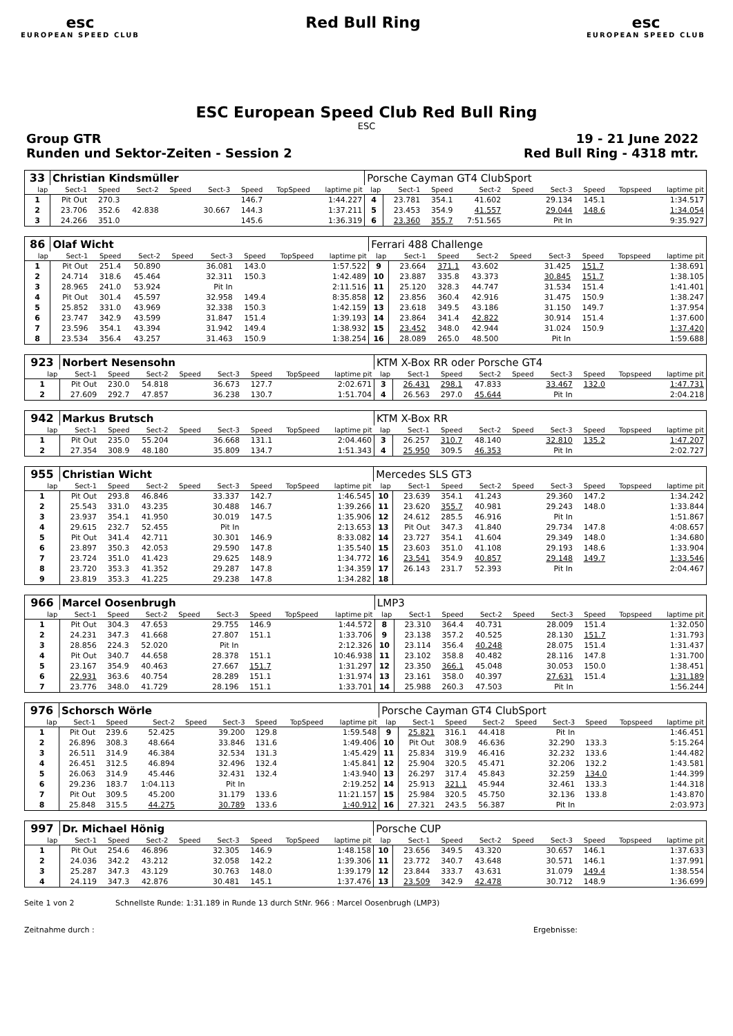esc
EUROPEAN SPEED CLUB
Red Bull Ring esc
EUROPEAN SPEED CLUB
ESC European Speed Club Red Bull Ring
ESC
Group GTR 19 - 21 June 2022
Runden und Sektor-Zeiten - Session 2 Red Bull Ring - 4318 mtr.
| 33 | Christian Kindsmüller | | | | | | | | Porsche Cayman GT4 ClubSport | | | | | | | | |
| lap | Sect-1 | Speed | Sect-2 | Speed | Sect-3 | Speed | TopSpeed | laptime pit | lap | Sect-1 | Speed | Sect-2 | Speed | Sect-3 | Speed | Topspeed | laptime pit |
| 1 | Pit Out | 270.3 | | | | 146.7 | | 1:44.227 | 4 | 23.781 | 354.1 | 41.602 | | 29.134 | 145.1 | | 1:34.517 |
| 2 | 23.706 | 352.6 | 42.838 | | 30.667 | 144.3 | | 1:37.211 | 5 | 23.453 | 354.9 | 41.557 | | 29.044 | 148.6 | | 1:34.054 |
| 3 | 24.266 | 351.0 | | | | 145.6 | | 1:36.319 | 6 | 23.360 | 355.7 | 7:51.565 | | Pit In | | | 9:35.927 |
| 86 | Olaf Wicht | | | | | | | | Ferrari 488 Challenge | | | | | | | | |
| lap | Sect-1 | Speed | Sect-2 | Speed | Sect-3 | Speed | TopSpeed | laptime pit | lap | Sect-1 | Speed | Sect-2 | Speed | Sect-3 | Speed | Topspeed | laptime pit |
| 1 | Pit Out | 251.4 | 50.890 | | 36.081 | 143.0 | | 1:57.522 | 9 | 23.664 | 371.1 | 43.602 | | 31.425 | 151.7 | | 1:38.691 |
| 2 | 24.714 | 318.6 | 45.464 | | 32.311 | 150.3 | | 1:42.489 | 10 | 23.887 | 335.8 | 43.373 | | 30.845 | 151.7 | | 1:38.105 |
| 3 | 28.965 | 241.0 | 53.924 | | Pit In | | | 2:11.516 | 11 | 25.120 | 328.3 | 44.747 | | 31.534 | 151.4 | | 1:41.401 |
| 4 | Pit Out | 301.4 | 45.597 | | 32.958 | 149.4 | | 8:35.858 | 12 | 23.856 | 360.4 | 42.916 | | 31.475 | 150.9 | | 1:38.247 |
| 5 | 25.852 | 331.0 | 43.969 | | 32.338 | 150.3 | | 1:42.159 | 13 | 23.618 | 349.5 | 43.186 | | 31.150 | 149.7 | | 1:37.954 |
| 6 | 23.747 | 342.9 | 43.599 | | 31.847 | 151.4 | | 1:39.193 | 14 | 23.864 | 341.4 | 42.822 | | 30.914 | 151.4 | | 1:37.600 |
| 7 | 23.596 | 354.1 | 43.394 | | 31.942 | 149.4 | | 1:38.932 | 15 | 23.452 | 348.0 | 42.944 | | 31.024 | 150.9 | | 1:37.420 |
| 8 | 23.534 | 356.4 | 43.257 | | 31.463 | 150.9 | | 1:38.254 | 16 | 28.089 | 265.0 | 48.500 | | Pit In | | | 1:59.688 |
| 923 | Norbert Nesensohn | | | | | | | | KTM X-Box RR oder Porsche GT4 | | | | | | | | |
| lap | Sect-1 | Speed | Sect-2 | Speed | Sect-3 | Speed | TopSpeed | laptime pit | lap | Sect-1 | Speed | Sect-2 | Speed | Sect-3 | Speed | Topspeed | laptime pit |
| 1 | Pit Out | 230.0 | 54.818 | | 36.673 | 127.7 | | 2:02.671 | 3 | 26.431 | 298.1 | 47.833 | | 33.467 | 132.0 | | 1:47.731 |
| 2 | 27.609 | 292.7 | 47.857 | | 36.238 | 130.7 | | 1:51.704 | 4 | 26.563 | 297.0 | 45.644 | | Pit In | | | 2:04.218 |
| 942 | Markus Brutsch | | | | | | | | KTM X-Box RR | | | | | | | | |
| lap | Sect-1 | Speed | Sect-2 | Speed | Sect-3 | Speed | TopSpeed | laptime pit | lap | Sect-1 | Speed | Sect-2 | Speed | Sect-3 | Speed | Topspeed | laptime pit |
| 1 | Pit Out | 235.0 | 55.204 | | 36.668 | 131.1 | | 2:04.460 | 3 | 26.257 | 310.7 | 48.140 | | 32.810 | 135.2 | | 1:47.207 |
| 2 | 27.354 | 308.9 | 48.180 | | 35.809 | 134.7 | | 1:51.343 | 4 | 25.950 | 309.5 | 46.353 | | Pit In | | | 2:02.727 |
| 955 | Christian Wicht | | | | | | | | Mercedes SLS GT3 | | | | | | | | |
| lap | Sect-1 | Speed | Sect-2 | Speed | Sect-3 | Speed | TopSpeed | laptime pit | lap | Sect-1 | Speed | Sect-2 | Speed | Sect-3 | Speed | Topspeed | laptime pit |
| 1 | Pit Out | 293.8 | 46.846 | | 33.337 | 142.7 | | 1:46.545 | 10 | 23.639 | 354.1 | 41.243 | | 29.360 | 147.2 | | 1:34.242 |
| 2 | 25.543 | 331.0 | 43.235 | | 30.488 | 146.7 | | 1:39.266 | 11 | 23.620 | 355.7 | 40.981 | | 29.243 | 148.0 | | 1:33.844 |
| 3 | 23.937 | 354.1 | 41.950 | | 30.019 | 147.5 | | 1:35.906 | 12 | 24.612 | 285.5 | 46.916 | | Pit In | | | 1:51.867 |
| 4 | 29.615 | 232.7 | 52.455 | | Pit In | | | 2:13.653 | 13 | Pit Out | 347.3 | 41.840 | | 29.734 | 147.8 | | 4:08.657 |
| 5 | Pit Out | 341.4 | 42.711 | | 30.301 | 146.9 | | 8:33.082 | 14 | 23.727 | 354.1 | 41.604 | | 29.349 | 148.0 | | 1:34.680 |
| 6 | 23.897 | 350.3 | 42.053 | | 29.590 | 147.8 | | 1:35.540 | 15 | 23.603 | 351.0 | 41.108 | | 29.193 | 148.6 | | 1:33.904 |
| 7 | 23.724 | 351.0 | 41.423 | | 29.625 | 148.9 | | 1:34.772 | 16 | 23.541 | 354.9 | 40.857 | | 29.148 | 149.7 | | 1:33.546 |
| 8 | 23.720 | 353.3 | 41.352 | | 29.287 | 147.8 | | 1:34.359 | 17 | 26.143 | 231.7 | 52.393 | | Pit In | | | 2:04.467 |
| 9 | 23.819 | 353.3 | 41.225 | | 29.238 | 147.8 | | 1:34.282 | 18 | | | | | | | | |
| 966 | Marcel Oosenbrugh | | | | | | | | LMP3 | | | | | | | | |
| lap | Sect-1 | Speed | Sect-2 | Speed | Sect-3 | Speed | TopSpeed | laptime pit | lap | Sect-1 | Speed | Sect-2 | Speed | Sect-3 | Speed | Topspeed | laptime pit |
| 1 | Pit Out | 304.3 | 47.653 | | 29.755 | 146.9 | | 1:44.572 | 8 | 23.310 | 364.4 | 40.731 | | 28.009 | 151.4 | | 1:32.050 |
| 2 | 24.231 | 347.3 | 41.668 | | 27.807 | 151.1 | | 1:33.706 | 9 | 23.138 | 357.2 | 40.525 | | 28.130 | 151.7 | | 1:31.793 |
| 3 | 28.856 | 224.3 | 52.020 | | Pit In | | | 2:12.326 | 10 | 23.114 | 356.4 | 40.248 | | 28.075 | 151.4 | | 1:31.437 |
| 4 | Pit Out | 340.7 | 44.658 | | 28.378 | 151.1 | | 10:46.938 | 11 | 23.102 | 358.8 | 40.482 | | 28.116 | 147.8 | | 1:31.700 |
| 5 | 23.167 | 354.9 | 40.463 | | 27.667 | 151.7 | | 1:31.297 | 12 | 23.350 | 366.1 | 45.048 | | 30.053 | 150.0 | | 1:38.451 |
| 6 | 22.931 | 363.6 | 40.754 | | 28.289 | 151.1 | | 1:31.974 | 13 | 23.161 | 358.0 | 40.397 | | 27.631 | 151.4 | | 1:31.189 |
| 7 | 23.776 | 348.0 | 41.729 | | 28.196 | 151.1 | | 1:33.701 | 14 | 25.988 | 260.3 | 47.503 | | Pit In | | | 1:56.244 |
| 976 | Schorsch Wörle | | | | | | | | Porsche Cayman GT4 ClubSport | | | | | | | | |
| lap | Sect-1 | Speed | Sect-2 | Speed | Sect-3 | Speed | TopSpeed | laptime pit | lap | Sect-1 | Speed | Sect-2 | Speed | Sect-3 | Speed | Topspeed | laptime pit |
| 1 | Pit Out | 239.6 | 52.425 | | 39.200 | 129.8 | | 1:59.548 | 9 | 25.821 | 316.1 | 44.418 | | Pit In | | | 1:46.451 |
| 2 | 26.896 | 308.3 | 48.664 | | 33.846 | 131.6 | | 1:49.406 | 10 | Pit Out | 308.9 | 46.636 | | 32.290 | 133.3 | | 5:15.264 |
| 3 | 26.511 | 314.9 | 46.384 | | 32.534 | 131.3 | | 1:45.429 | 11 | 25.834 | 319.9 | 46.416 | | 32.232 | 133.6 | | 1:44.482 |
| 4 | 26.451 | 312.5 | 46.894 | | 32.496 | 132.4 | | 1:45.841 | 12 | 25.904 | 320.5 | 45.471 | | 32.206 | 132.2 | | 1:43.581 |
| 5 | 26.063 | 314.9 | 45.446 | | 32.431 | 132.4 | | 1:43.940 | 13 | 26.297 | 317.4 | 45.843 | | 32.259 | 134.0 | | 1:44.399 |
| 6 | 29.236 | 183.7 | 1:04.113 | | Pit In | | | 2:19.252 | 14 | 25.913 | 321.1 | 45.944 | | 32.461 | 133.3 | | 1:44.318 |
| 7 | Pit Out | 309.5 | 45.200 | | 31.179 | 133.6 | | 11:21.157 | 15 | 25.984 | 320.5 | 45.750 | | 32.136 | 133.8 | | 1:43.870 |
| 8 | 25.848 | 315.5 | 44.275 | | 30.789 | 133.6 | | 1:40.912 | 16 | 27.321 | 243.5 | 56.387 | | Pit In | | | 2:03.973 |
| 997 | Dr. Michael Hönig | | | | | | | | Porsche CUP | | | | | | | | |
| lap | Sect-1 | Speed | Sect-2 | Speed | Sect-3 | Speed | TopSpeed | laptime pit | lap | Sect-1 | Speed | Sect-2 | Speed | Sect-3 | Speed | Topspeed | laptime pit |
| 1 | Pit Out | 254.6 | 46.896 | | 32.305 | 146.9 | | 1:48.158 | 10 | 23.656 | 349.5 | 43.320 | | 30.657 | 146.1 | | 1:37.633 |
| 2 | 24.036 | 342.2 | 43.212 | | 32.058 | 142.2 | | 1:39.306 | 11 | 23.772 | 340.7 | 43.648 | | 30.571 | 146.1 | | 1:37.991 |
| 3 | 25.287 | 347.3 | 43.129 | | 30.763 | 148.0 | | 1:39.179 | 12 | 23.844 | 333.7 | 43.631 | | 31.079 | 149.4 | | 1:38.554 |
| 4 | 24.119 | 347.3 | 42.876 | | 30.481 | 145.1 | | 1:37.476 | 13 | 23.509 | 342.9 | 42.478 | | 30.712 | 148.9 | | 1:36.699 |
Seite 1 von 2 Schnellste Runde: 1:31.189 in Runde 13 durch StNr. 966 : Marcel Oosenbrugh (LMP3)
Zeitnahme durch : Ergebnisse: